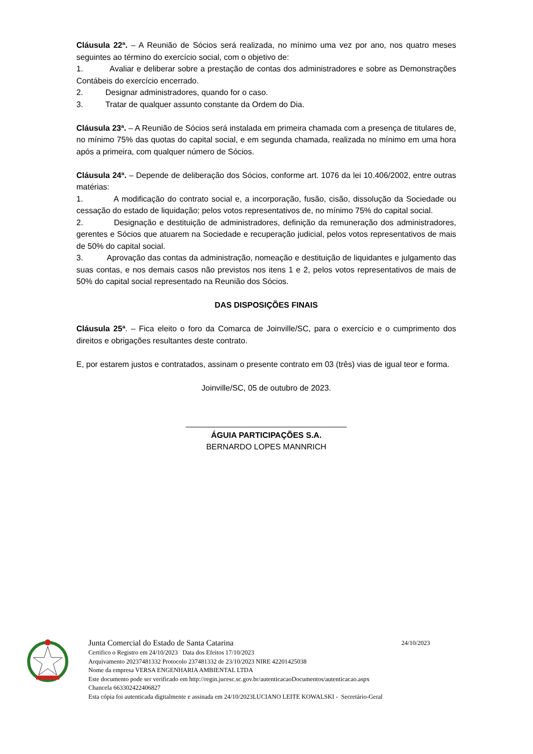Cláusula 22ª. – A Reunião de Sócios será realizada, no mínimo uma vez por ano, nos quatro meses seguintes ao término do exercício social, com o objetivo de:
1. Avaliar e deliberar sobre a prestação de contas dos administradores e sobre as Demonstrações Contábeis do exercício encerrado.
2. Designar administradores, quando for o caso.
3. Tratar de qualquer assunto constante da Ordem do Dia.
Cláusula 23ª. – A Reunião de Sócios será instalada em primeira chamada com a presença de titulares de, no mínimo 75% das quotas do capital social, e em segunda chamada, realizada no mínimo em uma hora após a primeira, com qualquer número de Sócios.
Cláusula 24ª. – Depende de deliberação dos Sócios, conforme art. 1076 da lei 10.406/2002, entre outras matérias:
1. A modificação do contrato social e, a incorporação, fusão, cisão, dissolução da Sociedade ou cessação do estado de liquidação; pelos votos representativos de, no mínimo 75% do capital social.
2. Designação e destituição de administradores, definição da remuneração dos administradores, gerentes e Sócios que atuarem na Sociedade e recuperação judicial, pelos votos representativos de mais de 50% do capital social.
3. Aprovação das contas da administração, nomeação e destituição de liquidantes e julgamento das suas contas, e nos demais casos não previstos nos itens 1 e 2, pelos votos representativos de mais de 50% do capital social representado na Reunião dos Sócios.
DAS DISPOSIÇÕES FINAIS
Cláusula 25ª. – Fica eleito o foro da Comarca de Joinville/SC, para o exercício e o cumprimento dos direitos e obrigações resultantes deste contrato.
E, por estarem justos e contratados, assinam o presente contrato em 03 (três) vias de igual teor e forma.
Joinville/SC, 05 de outubro de 2023.
____________________________________
ÁGUIA PARTICIPAÇÕES S.A.
BERNARDO LOPES MANNRICH
Junta Comercial do Estado de Santa Catarina 24/10/2023
Certifico o Registro em 24/10/2023 Data dos Efeitos 17/10/2023
Arquivamento 20237481332 Protocolo 237481332 de 23/10/2023 NIRE 42201425038
Nome da empresa VERSA ENGENHARIA AMBIENTAL LTDA
Este documento pode ser verificado em http://regin.jucesc.sc.gov.br/autenticacaoDocumentos/autenticacao.aspx
Chancela 663302422406827
Esta cópia foi autenticada digitalmente e assinada em 24/10/2023LUCIANO LEITE KOWALSKI - Secretário-Geral